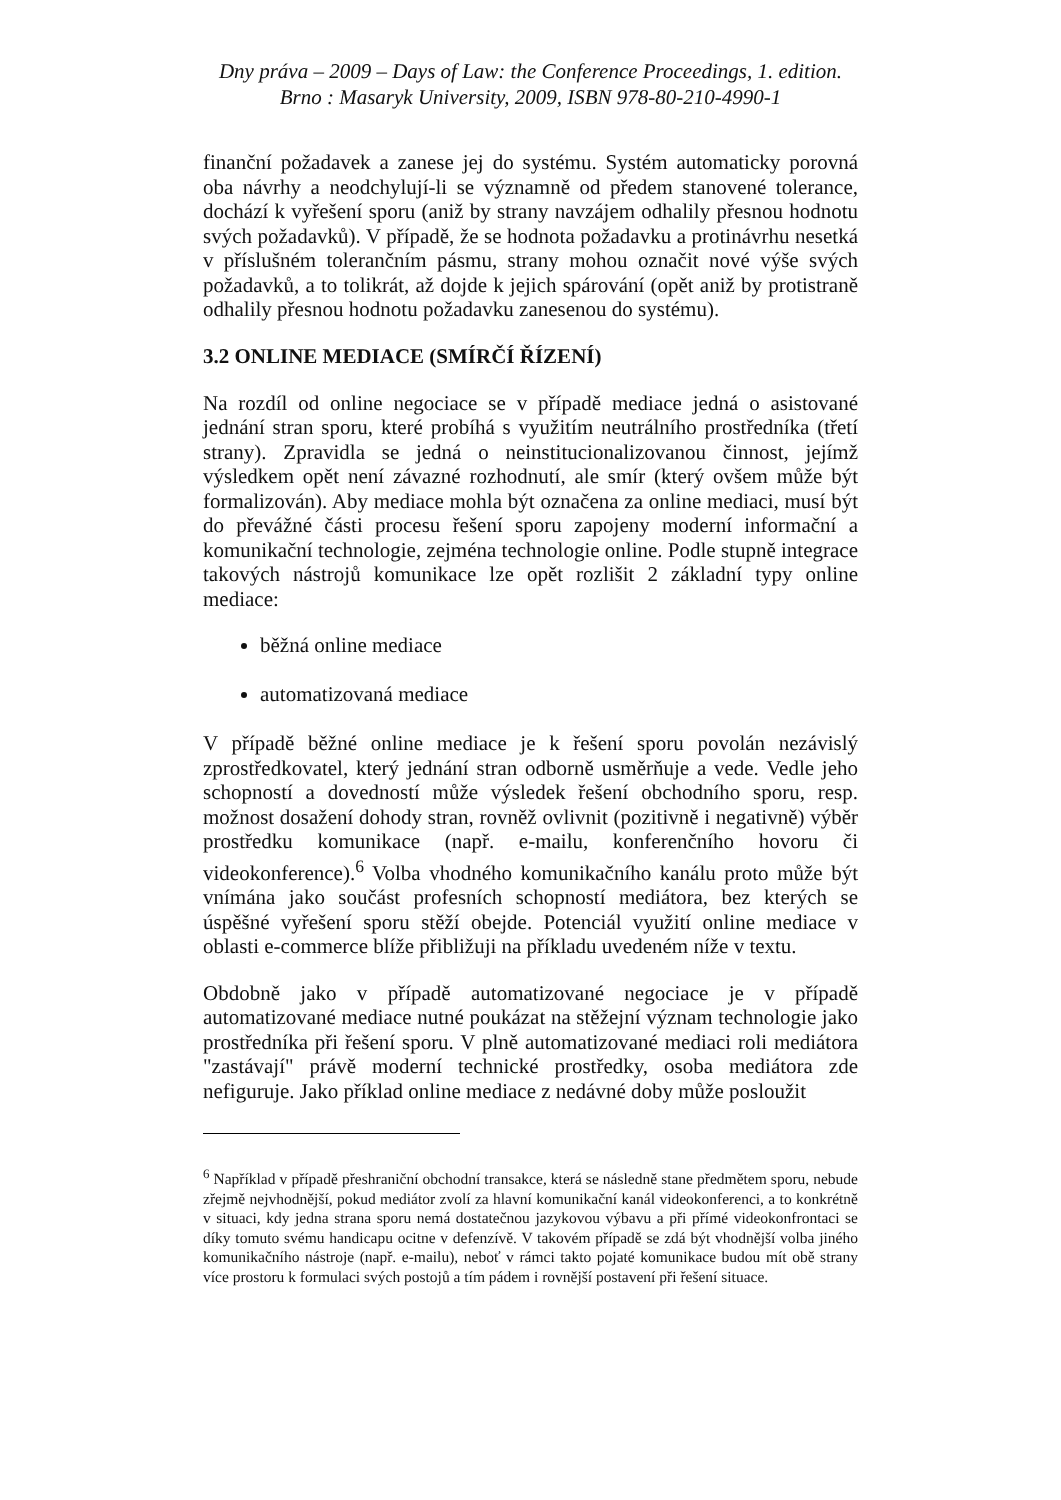Dny práva – 2009 – Days of Law: the Conference Proceedings, 1. edition.
Brno : Masaryk University, 2009, ISBN 978-80-210-4990-1
finanční požadavek a zanese jej do systému. Systém automaticky porovná oba návrhy a neodchylují-li se významně od předem stanovené tolerance, dochází k vyřešení sporu (aniž by strany navzájem odhalily přesnou hodnotu svých požadavků). V případě, že se hodnota požadavku a protinávrhu nesetká v příslušném tolerančním pásmu, strany mohou označit nové výše svých požadavků, a to tolikrát, až dojde k jejich spárování (opět aniž by protistraně odhalily přesnou hodnotu požadavku zanesenou do systému).
3.2 ONLINE MEDIACE (SMÍRČÍ ŘÍZENÍ)
Na rozdíl od online negociace se v případě mediace jedná o asistované jednání stran sporu, které probíhá s využitím neutrálního prostředníka (třetí strany). Zpravidla se jedná o neinstitucionalizovanou činnost, jejímž výsledkem opět není závazné rozhodnutí, ale smír (který ovšem může být formalizován). Aby mediace mohla být označena za online mediaci, musí být do převážné části procesu řešení sporu zapojeny moderní informační a komunikační technologie, zejména technologie online. Podle stupně integrace takových nástrojů komunikace lze opět rozlišit 2 základní typy online mediace:
běžná online mediace
automatizovaná mediace
V případě běžné online mediace je k řešení sporu povolán nezávislý zprostředkovatel, který jednání stran odborně usměrňuje a vede. Vedle jeho schopností a dovedností může výsledek řešení obchodního sporu, resp. možnost dosažení dohody stran, rovněž ovlivnit (pozitivně i negativně) výběr prostředku komunikace (např. e-mailu, konferenčního hovoru či videokonference).<sup>6</sup> Volba vhodného komunikačního kanálu proto může být vnímána jako součást profesních schopností mediátora, bez kterých se úspěšné vyřešení sporu stěží obejde. Potenciál využití online mediace v oblasti e-commerce blíže přibližuji na příkladu uvedeném níže v textu.
Obdobně jako v případě automatizované negociace je v případě automatizované mediace nutné poukázat na stěžejní význam technologie jako prostředníka při řešení sporu. V plně automatizované mediaci roli mediátora "zastávají" právě moderní technické prostředky, osoba mediátora zde nefiguruje. Jako příklad online mediace z nedávné doby může posloužit
<sup>6</sup> Například v případě přeshraniční obchodní transakce, která se následně stane předmětem sporu, nebude zřejmě nejvhodnější, pokud mediátor zvolí za hlavní komunikační kanál videokonferenci, a to konkrétně v situaci, kdy jedna strana sporu nemá dostatečnou jazykovou výbavu a při přímé videokonfrontaci se díky tomuto svému handicapu ocitne v defenzívě. V takovém případě se zdá být vhodnější volba jiného komunikačního nástroje (např. e-mailu), neboť v rámci takto pojaté komunikace budou mít obě strany více prostoru k formulaci svých postojů a tím pádem i rovnější postavení při řešení situace.